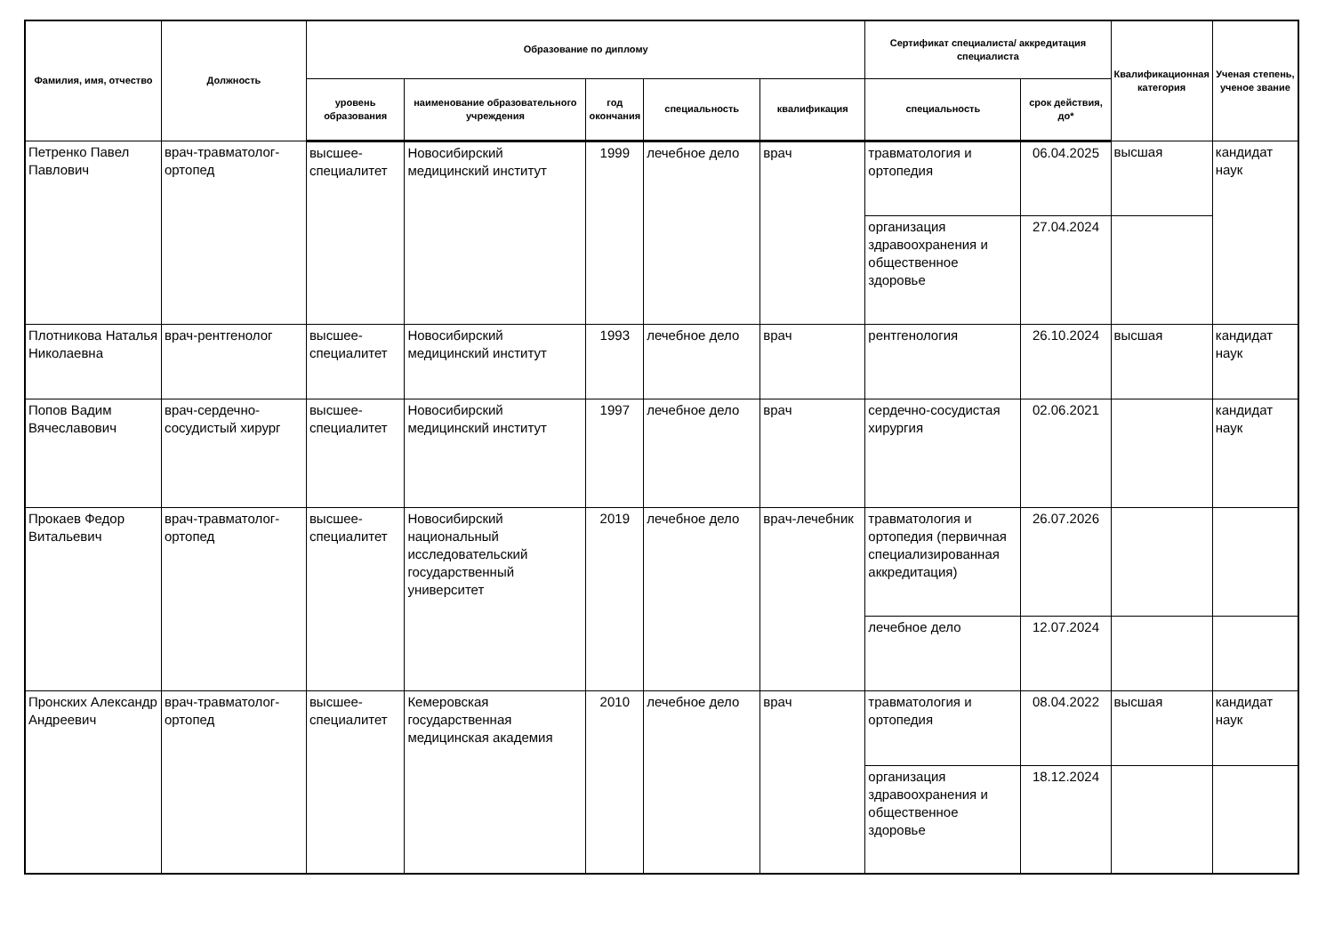| Фамилия, имя, отчество | Должность | Образование по диплому | | | | | Сертификат специалиста/ аккредитация специалиста | | Квалификационная категория | Ученая степень, ученое звание |
| --- | --- | --- | --- | --- | --- | --- | --- | --- | --- | --- |
| | | уровень образования | наименование образовательного учреждения | год окончания | специальность | квалификация | специальность | срок действия, до* | | |
| Петренко Павел Павлович | врач-травматолог-ортопед | высшее-специалитет | Новосибирский медицинский институт | 1999 | лечебное дело | врач | травматология и ортопедия | 06.04.2025 | высшая | кандидат наук |
| | | | | | | | организация здравоохранения и общественное здоровье | 27.04.2024 | | |
| Плотникова Наталья Николаевна | врач-рентгенолог | высшее-специалитет | Новосибирский медицинский институт | 1993 | лечебное дело | врач | рентгенология | 26.10.2024 | высшая | кандидат наук |
| Попов Вадим Вячеславович | врач-сердечно-сосудистый хирург | высшее-специалитет | Новосибирский медицинский институт | 1997 | лечебное дело | врач | сердечно-сосудистая хирургия | 02.06.2021 | | кандидат наук |
| Прокаев Федор Витальевич | врач-травматолог-ортопед | высшее-специалитет | Новосибирский национальный исследовательский государственный университет | 2019 | лечебное дело | врач-лечебник | травматология и ортопедия (первичная специализированная аккредитация) | 26.07.2026 | | |
| | | | | | | | лечебное дело | 12.07.2024 | | |
| Пронских Александр Андреевич | врач-травматолог-ортопед | высшее-специалитет | Кемеровская государственная медицинская академия | 2010 | лечебное дело | врач | травматология и ортопедия | 08.04.2022 | высшая | кандидат наук |
| | | | | | | | организация здравоохранения и общественное здоровье | 18.12.2024 | | |